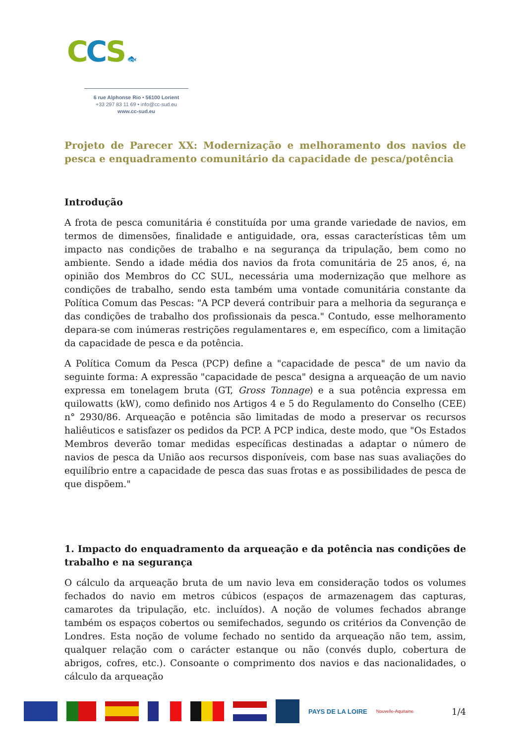CCS 🐟
6 rue Alphonse Rio • 56100 Lorient
+33 297 83 11 69 • info@cc-sud.eu
www.cc-sud.eu
Projeto de Parecer XX: Modernização e melhoramento dos navios de pesca e enquadramento comunitário da capacidade de pesca/potência
Introdução
A frota de pesca comunitária é constituída por uma grande variedade de navios, em termos de dimensões, finalidade e antiguidade, ora, essas características têm um impacto nas condições de trabalho e na segurança da tripulação, bem como no ambiente. Sendo a idade média dos navios da frota comunitária de 25 anos, é, na opinião dos Membros do CC SUL, necessária uma modernização que melhore as condições de trabalho, sendo esta também uma vontade comunitária constante da Política Comum das Pescas: "A PCP deverá contribuir para a melhoria da segurança e das condições de trabalho dos profissionais da pesca." Contudo, esse melhoramento depara-se com inúmeras restrições regulamentares e, em específico, com a limitação da capacidade de pesca e da potência.
A Política Comum da Pesca (PCP) define a "capacidade de pesca" de um navio da seguinte forma: A expressão "capacidade de pesca" designa a arqueação de um navio expressa em tonelagem bruta (GT, Gross Tonnage) e a sua potência expressa em quilowatts (kW), como definido nos Artigos 4 e 5 do Regulamento do Conselho (CEE) n° 2930/86. Arqueação e potência são limitadas de modo a preservar os recursos haliêuticos e satisfazer os pedidos da PCP. A PCP indica, deste modo, que "Os Estados Membros deverão tomar medidas específicas destinadas a adaptar o número de navios de pesca da União aos recursos disponíveis, com base nas suas avaliações do equilíbrio entre a capacidade de pesca das suas frotas e as possibilidades de pesca de que dispõem."
1. Impacto do enquadramento da arqueação e da potência nas condições de trabalho e na segurança
O cálculo da arqueação bruta de um navio leva em consideração todos os volumes fechados do navio em metros cúbicos (espaços de armazenagem das capturas, camarotes da tripulação, etc. incluídos). A noção de volumes fechados abrange também os espaços cobertos ou semifechados, segundo os critérios da Convenção de Londres. Esta noção de volume fechado no sentido da arqueação não tem, assim, qualquer relação com o carácter estanque ou não (convés duplo, cobertura de abrigos, cofres, etc.). Consoante o comprimento dos navios e das nacionalidades, o cálculo da arqueação
PAYS DE LA LOIRE
Nouvelle-Aquitaine
1/4